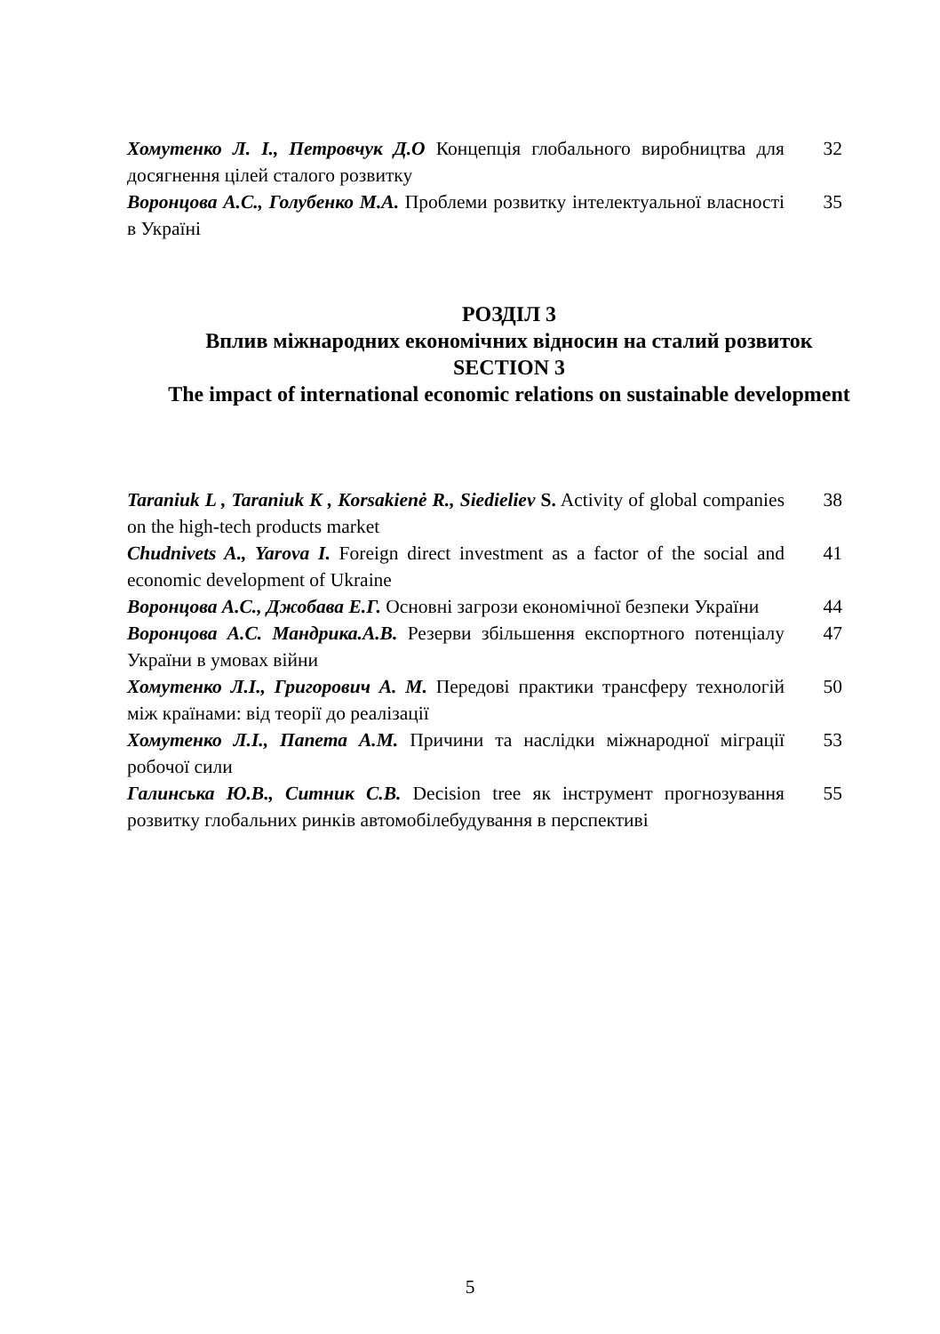Хомутенко Л. І., Петровчук Д.О Концепція глобального виробництва для досягнення цілей сталого розвитку
32
Воронцова А.С., Голубенко М.А. Проблеми розвитку інтелектуальної власності в Україні
35
РОЗДІЛ 3
Вплив міжнародних економічних відносин на сталий розвиток
SECTION 3
The impact of international economic relations on sustainable development
Taraniuk L , Taraniuk K , Korsakienė R., Siedieliev S. Activity of global companies on the high-tech products market
38
Chudnivets A., Yarova I. Foreign direct investment as a factor of the social and economic development of Ukraine
41
Воронцова А.С., Джобава Е.Г. Основні загрози економічної безпеки України
44
Воронцова А.С. Мандрика.А.В. Резерви збільшення експортного потенціалу України в умовах війни
47
Хомутенко Л.І., Григорович А. М. Передові практики трансферу технологій між країнами: від теорії до реалізації
50
Хомутенко Л.І., Папета А.М. Причини та наслідки міжнародної міграції робочої сили
53
Галинська Ю.В., Ситник С.В. Decision tree як інструмент прогнозування розвитку глобальних ринків автомобілебудування в перспективі
55
5